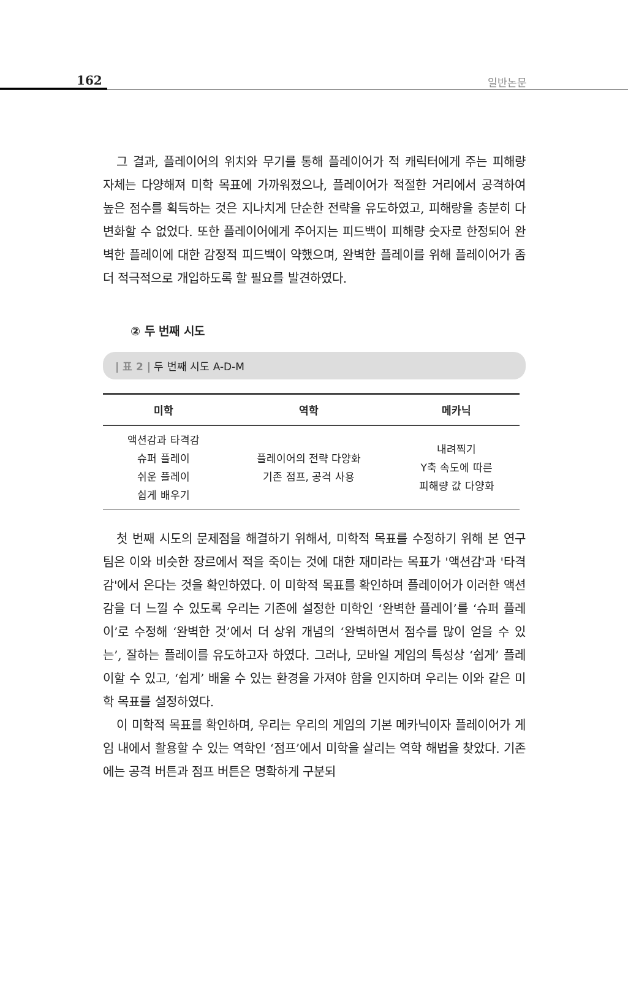162 일반논문
그 결과, 플레이어의 위치와 무기를 통해 플레이어가 적 캐릭터에게 주는 피해량 자체는 다양해져 미학 목표에 가까워졌으나, 플레이어가 적절한 거리에서 공격하여 높은 점수를 획득하는 것은 지나치게 단순한 전략을 유도하였고, 피해량을 충분히 다변화할 수 없었다. 또한 플레이어에게 주어지는 피드백이 피해량 숫자로 한정되어 완벽한 플레이에 대한 감정적 피드백이 약했으며, 완벽한 플레이를 위해 플레이어가 좀 더 적극적으로 개입하도록 할 필요를 발견하였다.
② 두 번째 시도
| 표 2 | 두 번째 시도 A-D-M
| 미학 | 역학 | 메카닉 |
| --- | --- | --- |
| 액션감과 타격감 슈퍼 플레이 쉬운 플레이 쉽게 배우기 | 플레이어의 전략 다양화 기존 점프, 공격 사용 | 내려찍기 Y축 속도에 따른 피해량 값 다양화 |
첫 번째 시도의 문제점을 해결하기 위해서, 미학적 목표를 수정하기 위해 본 연구팀은 이와 비슷한 장르에서 적을 죽이는 것에 대한 재미라는 목표가 '액션감'과 '타격감'에서 온다는 것을 확인하였다. 이 미학적 목표를 확인하며 플레이어가 이러한 액션감을 더 느낄 수 있도록 우리는 기존에 설정한 미학인 ‘완벽한 플레이’를 ‘슈퍼 플레이’로 수정해 ‘완벽한 것’에서 더 상위 개념의 ‘완벽하면서 점수를 많이 얻을 수 있는’, 잘하는 플레이를 유도하고자 하였다. 그러나, 모바일 게임의 특성상 ‘쉽게’ 플레이할 수 있고, ‘쉽게’ 배울 수 있는 환경을 가져야 함을 인지하며 우리는 이와 같은 미학 목표를 설정하였다.
이 미학적 목표를 확인하며, 우리는 우리의 게임의 기본 메카닉이자 플레이어가 게임 내에서 활용할 수 있는 역학인 ‘점프’에서 미학을 살리는 역학 해법을 찾았다. 기존에는 공격 버튼과 점프 버튼은 명확하게 구분되